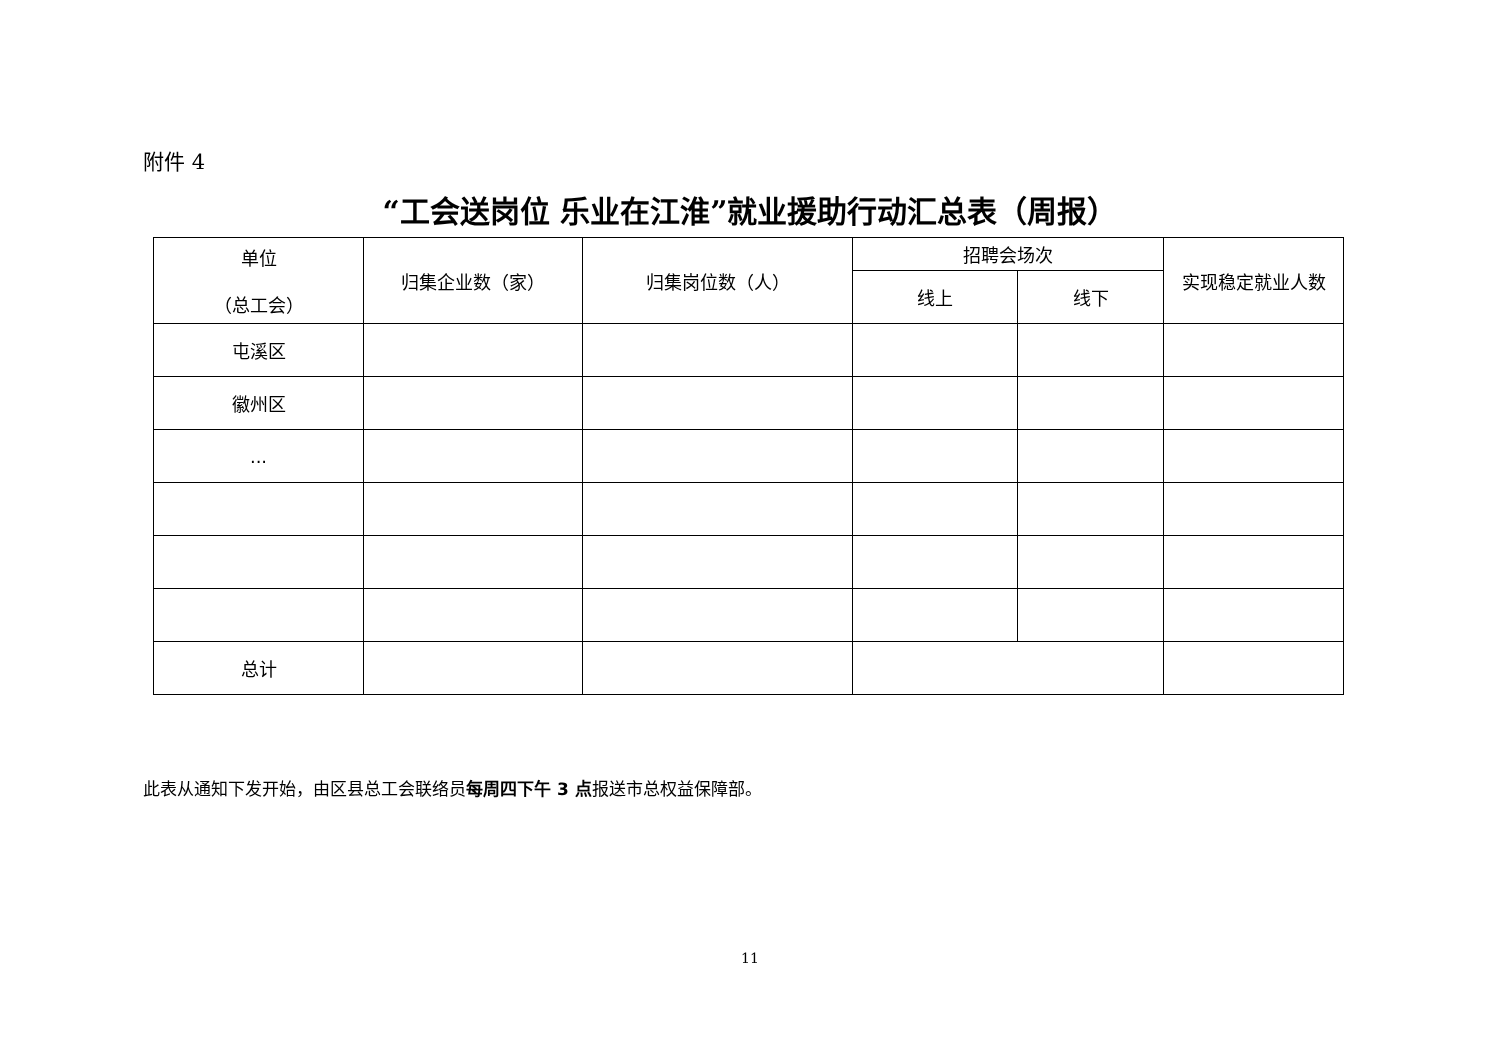附件 4
“工会送岗位 乐业在江淮”就业援助行动汇总表（周报）
| 单位 （总工会） | 归集企业数（家） | 归集岗位数（人） | 招聘会场次 | | 实现稳定就业人数 |
| --- | --- | --- | --- | --- | --- |
| | | | 线上 | 线下 | |
| 屯溪区 | | | | | |
| 徽州区 | | | | | |
| ... | | | | | |
| 总计 | | | | | |
此表从通知下发开始，由区县总工会联络员每周四下午 3 点报送市总权益保障部。
11